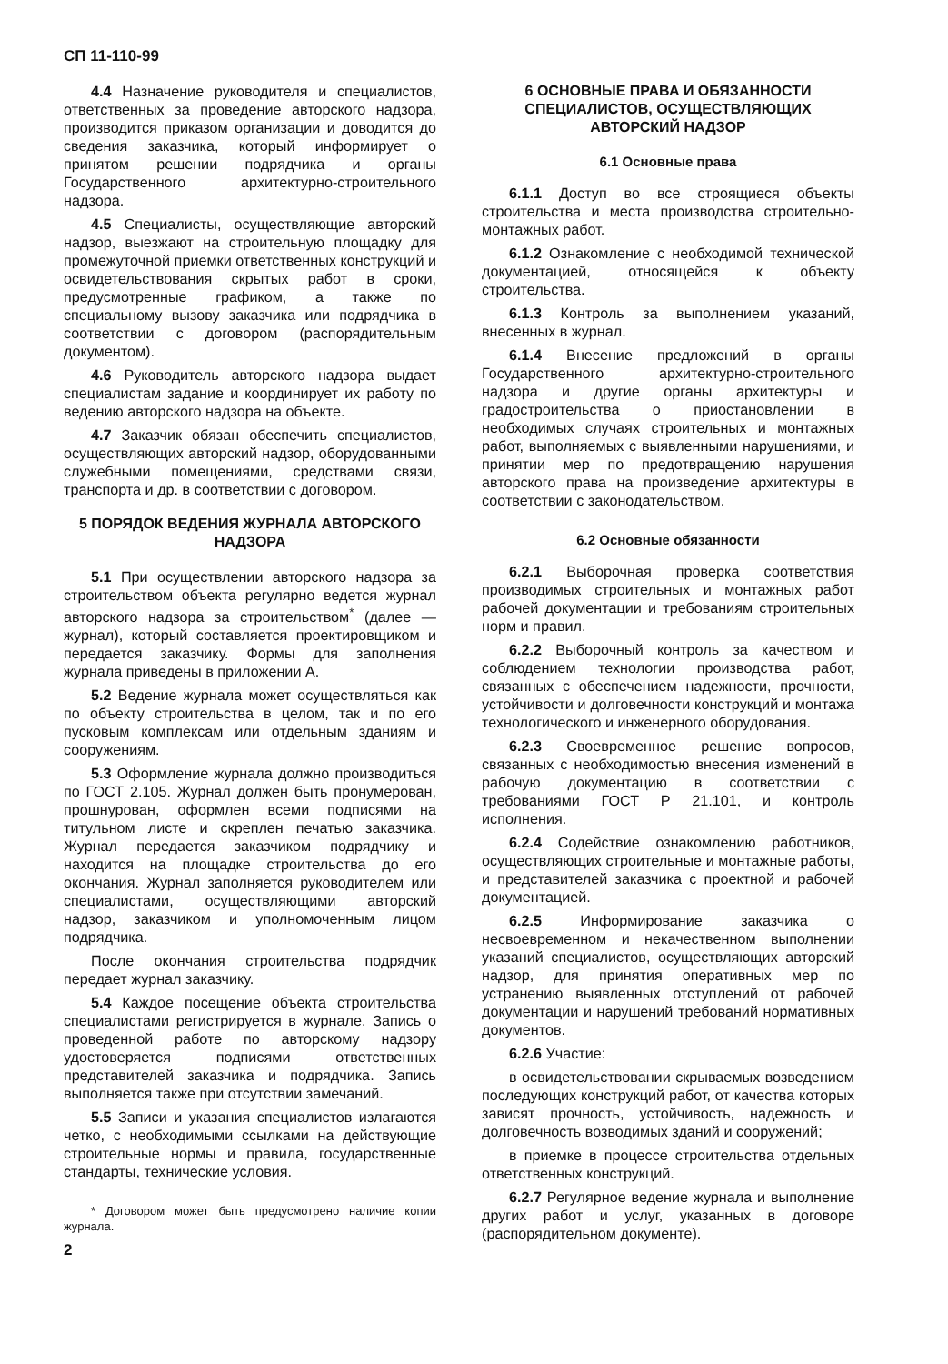СП 11-110-99
4.4 Назначение руководителя и специалистов, ответственных за проведение авторского надзора, производится приказом организации и доводится до сведения заказчика, который информирует о принятом решении подрядчика и органы Государственного архитектурно-строительного надзора.
4.5 Специалисты, осуществляющие авторский надзор, выезжают на строительную площадку для промежуточной приемки ответственных конструкций и освидетельствования скрытых работ в сроки, предусмотренные графиком, а также по специальному вызову заказчика или подрядчика в соответствии с договором (распорядительным документом).
4.6 Руководитель авторского надзора выдает специалистам задание и координирует их работу по ведению авторского надзора на объекте.
4.7 Заказчик обязан обеспечить специалистов, осуществляющих авторский надзор, оборудованными служебными помещениями, средствами связи, транспорта и др. в соответствии с договором.
5 ПОРЯДОК ВЕДЕНИЯ ЖУРНАЛА АВТОРСКОГО НАДЗОРА
5.1 При осуществлении авторского надзора за строительством объекта регулярно ведется журнал авторского надзора за строительством<sup>*</sup> (далее — журнал), который составляется проектировщиком и передается заказчику. Формы для заполнения журнала приведены в приложении А.
5.2 Ведение журнала может осуществляться как по объекту строительства в целом, так и по его пусковым комплексам или отдельным зданиям и сооружениям.
5.3 Оформление журнала должно производиться по ГОСТ 2.105. Журнал должен быть пронумерован, прошнурован, оформлен всеми подписями на титульном листе и скреплен печатью заказчика. Журнал передается заказчиком подрядчику и находится на площадке строительства до его окончания. Журнал заполняется руководителем или специалистами, осуществляющими авторский надзор, заказчиком и уполномоченным лицом подрядчика.
После окончания строительства подрядчик передает журнал заказчику.
5.4 Каждое посещение объекта строительства специалистами регистрируется в журнале. Запись о проведенной работе по авторскому надзору удостоверяется подписями ответственных представителей заказчика и подрядчика. Запись выполняется также при отсутствии замечаний.
5.5 Записи и указания специалистов излагаются четко, с необходимыми ссылками на действующие строительные нормы и правила, государственные стандарты, технические условия.
* Договором может быть предусмотрено наличие копии журнала.
2
6 ОСНОВНЫЕ ПРАВА И ОБЯЗАННОСТИ СПЕЦИАЛИСТОВ, ОСУЩЕСТВЛЯЮЩИХ АВТОРСКИЙ НАДЗОР
6.1 Основные права
6.1.1 Доступ во все строящиеся объекты строительства и места производства строительно-монтажных работ.
6.1.2 Ознакомление с необходимой технической документацией, относящейся к объекту строительства.
6.1.3 Контроль за выполнением указаний, внесенных в журнал.
6.1.4 Внесение предложений в органы Государственного архитектурно-строительного надзора и другие органы архитектуры и градостроительства о приостановлении в необходимых случаях строительных и монтажных работ, выполняемых с выявленными нарушениями, и принятии мер по предотвращению нарушения авторского права на произведение архитектуры в соответствии с законодательством.
6.2 Основные обязанности
6.2.1 Выборочная проверка соответствия производимых строительных и монтажных работ рабочей документации и требованиям строительных норм и правил.
6.2.2 Выборочный контроль за качеством и соблюдением технологии производства работ, связанных с обеспечением надежности, прочности, устойчивости и долговечности конструкций и монтажа технологического и инженерного оборудования.
6.2.3 Своевременное решение вопросов, связанных с необходимостью внесения изменений в рабочую документацию в соответствии с требованиями ГОСТ Р 21.101, и контроль исполнения.
6.2.4 Содействие ознакомлению работников, осуществляющих строительные и монтажные работы, и представителей заказчика с проектной и рабочей документацией.
6.2.5 Информирование заказчика о несвоевременном и некачественном выполнении указаний специалистов, осуществляющих авторский надзор, для принятия оперативных мер по устранению выявленных отступлений от рабочей документации и нарушений требований нормативных документов.
6.2.6 Участие:
в освидетельствовании скрываемых возведением последующих конструкций работ, от качества которых зависят прочность, устойчивость, надежность и долговечность возводимых зданий и сооружений;
в приемке в процессе строительства отдельных ответственных конструкций.
6.2.7 Регулярное ведение журнала и выполнение других работ и услуг, указанных в договоре (распорядительном документе).